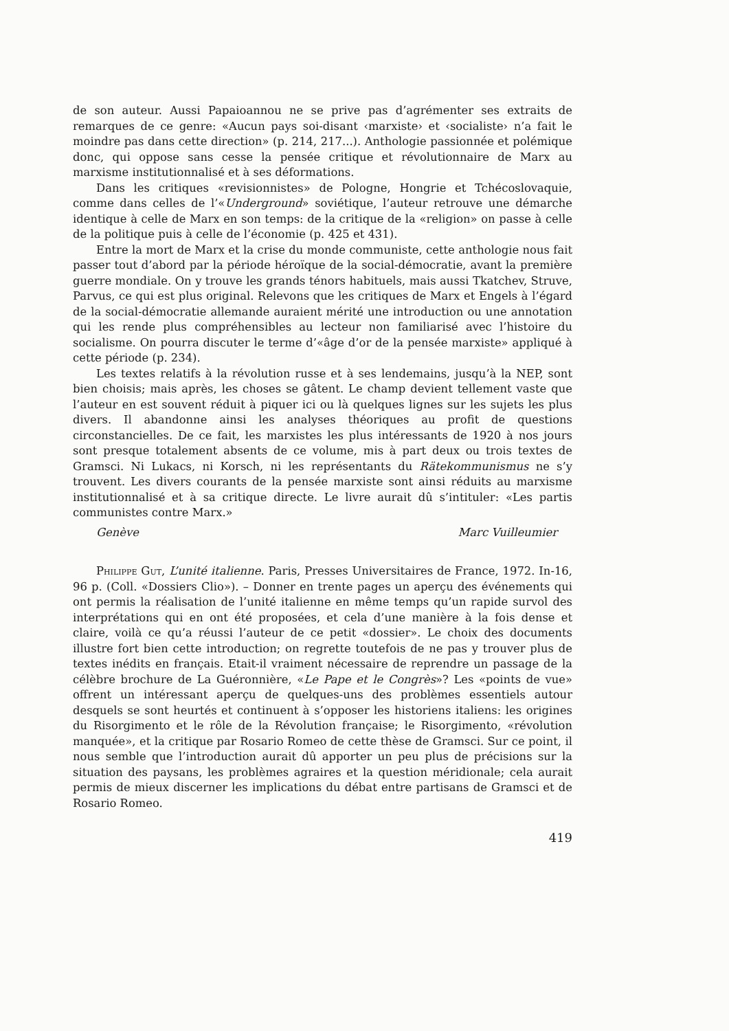de son auteur. Aussi Papaioannou ne se prive pas d’agrémenter ses extraits de remarques de ce genre: «Aucun pays soi-disant ‹marxiste› et ‹socialiste› n’a fait le moindre pas dans cette direction» (p. 214, 217...). Anthologie passionnée et polémique donc, qui oppose sans cesse la pensée critique et révolutionnaire de Marx au marxisme institutionnalisé et à ses déformations.
Dans les critiques «revisionnistes» de Pologne, Hongrie et Tchécoslovaquie, comme dans celles de l’«Underground» soviétique, l’auteur retrouve une démarche identique à celle de Marx en son temps: de la critique de la «religion» on passe à celle de la politique puis à celle de l’économie (p. 425 et 431).
Entre la mort de Marx et la crise du monde communiste, cette anthologie nous fait passer tout d’abord par la période héroïque de la social-démocratie, avant la première guerre mondiale. On y trouve les grands ténors habituels, mais aussi Tkatchev, Struve, Parvus, ce qui est plus original. Relevons que les critiques de Marx et Engels à l’égard de la social-démocratie allemande auraient mérité une introduction ou une annotation qui les rende plus compréhensibles au lecteur non familiarisé avec l’histoire du socialisme. On pourra discuter le terme d’«âge d’or de la pensée marxiste» appliqué à cette période (p. 234).
Les textes relatifs à la révolution russe et à ses lendemains, jusqu’à la NEP, sont bien choisis; mais après, les choses se gâtent. Le champ devient tellement vaste que l’auteur en est souvent réduit à piquer ici ou là quelques lignes sur les sujets les plus divers. Il abandonne ainsi les analyses théoriques au profit de questions circonstancielles. De ce fait, les marxistes les plus intéressants de 1920 à nos jours sont presque totalement absents de ce volume, mis à part deux ou trois textes de Gramsci. Ni Lukacs, ni Korsch, ni les représentants du Rätekommunismus ne s’y trouvent. Les divers courants de la pensée marxiste sont ainsi réduits au marxisme institutionnalisé et à sa critique directe. Le livre aurait dû s’intituler: «Les partis communistes contre Marx.»
Genève Marc Vuilleumier
Philippe Gut, L’unité italienne. Paris, Presses Universitaires de France, 1972. In-16, 96 p. (Coll. «Dossiers Clio»). – Donner en trente pages un aperçu des événements qui ont permis la réalisation de l’unité italienne en même temps qu’un rapide survol des interprétations qui en ont été proposées, et cela d’une manière à la fois dense et claire, voilà ce qu’a réussi l’auteur de ce petit «dossier». Le choix des documents illustre fort bien cette introduction; on regrette toutefois de ne pas y trouver plus de textes inédits en français. Etait-il vraiment nécessaire de reprendre un passage de la célèbre brochure de La Guéronnière, «Le Pape et le Congrès»? Les «points de vue» offrent un intéressant aperçu de quelques-uns des problèmes essentiels autour desquels se sont heurtés et continuent à s’opposer les historiens italiens: les origines du Risorgimento et le rôle de la Révolution française; le Risorgimento, «révolution manquée», et la critique par Rosario Romeo de cette thèse de Gramsci. Sur ce point, il nous semble que l’introduction aurait dû apporter un peu plus de précisions sur la situation des paysans, les problèmes agraires et la question méridionale; cela aurait permis de mieux discerner les implications du débat entre partisans de Gramsci et de Rosario Romeo.
419